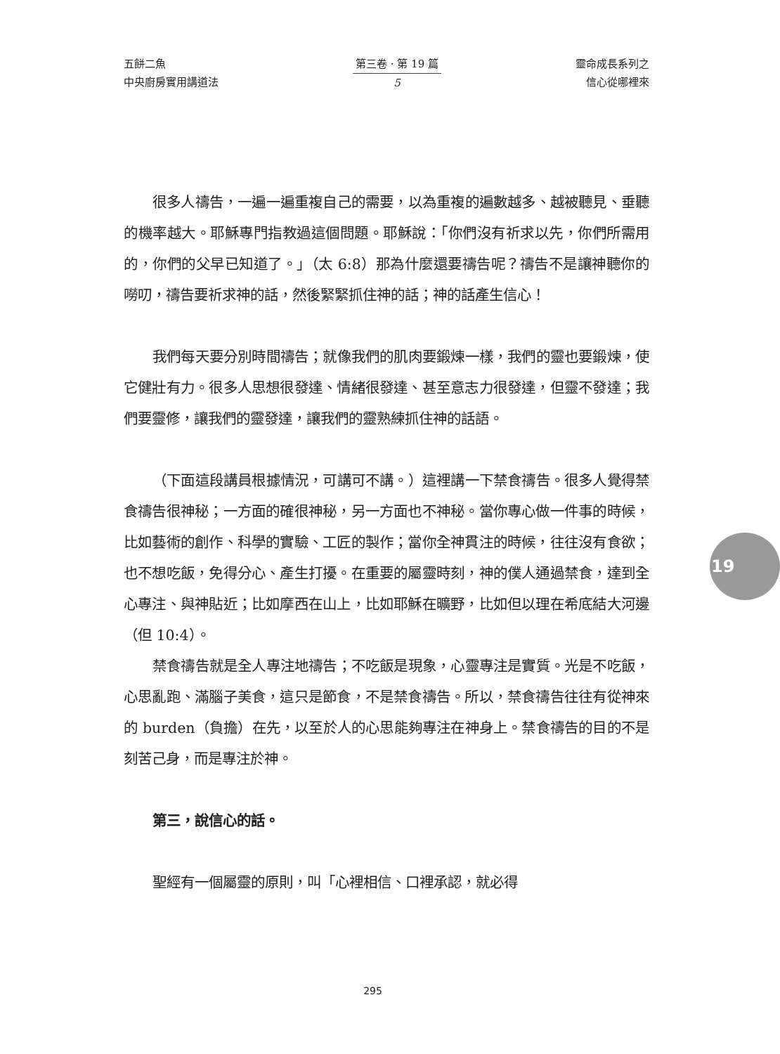五餅二魚
中央廚房實用講道法
第三卷 · 第 19 篇
5
靈命成長系列之
信心從哪裡來
很多人禱告，一遍一遍重複自己的需要，以為重複的遍數越多、越被聽見、垂聽的機率越大。耶穌專門指教過這個問題。耶穌說：「你們沒有祈求以先，你們所需用的，你們的父早已知道了。」（太 6:8）那為什麼還要禱告呢？禱告不是讓神聽你的嘮叨，禱告要祈求神的話，然後緊緊抓住神的話；神的話產生信心！
我們每天要分別時間禱告；就像我們的肌肉要鍛煉一樣，我們的靈也要鍛煉，使它健壯有力。很多人思想很發達、情緒很發達、甚至意志力很發達，但靈不發達；我們要靈修，讓我們的靈發達，讓我們的靈熟練抓住神的話語。
（下面這段講員根據情況，可講可不講。）這裡講一下禁食禱告。很多人覺得禁食禱告很神秘；一方面的確很神秘，另一方面也不神秘。當你專心做一件事的時候，比如藝術的創作、科學的實驗、工匠的製作；當你全神貫注的時候，往往沒有食欲；也不想吃飯，免得分心、產生打擾。在重要的屬靈時刻，神的僕人通過禁食，達到全心專注、與神貼近；比如摩西在山上，比如耶穌在曠野，比如但以理在希底結大河邊（但 10:4）。
禁食禱告就是全人專注地禱告；不吃飯是現象，心靈專注是實質。光是不吃飯，心思亂跑、滿腦子美食，這只是節食，不是禁食禱告。所以，禁食禱告往往有從神來的 burden（負擔）在先，以至於人的心思能夠專注在神身上。禁食禱告的目的不是刻苦己身，而是專注於神。
第三，說信心的話。
聖經有一個屬靈的原則，叫「心裡相信、口裡承認，就必得
19
295